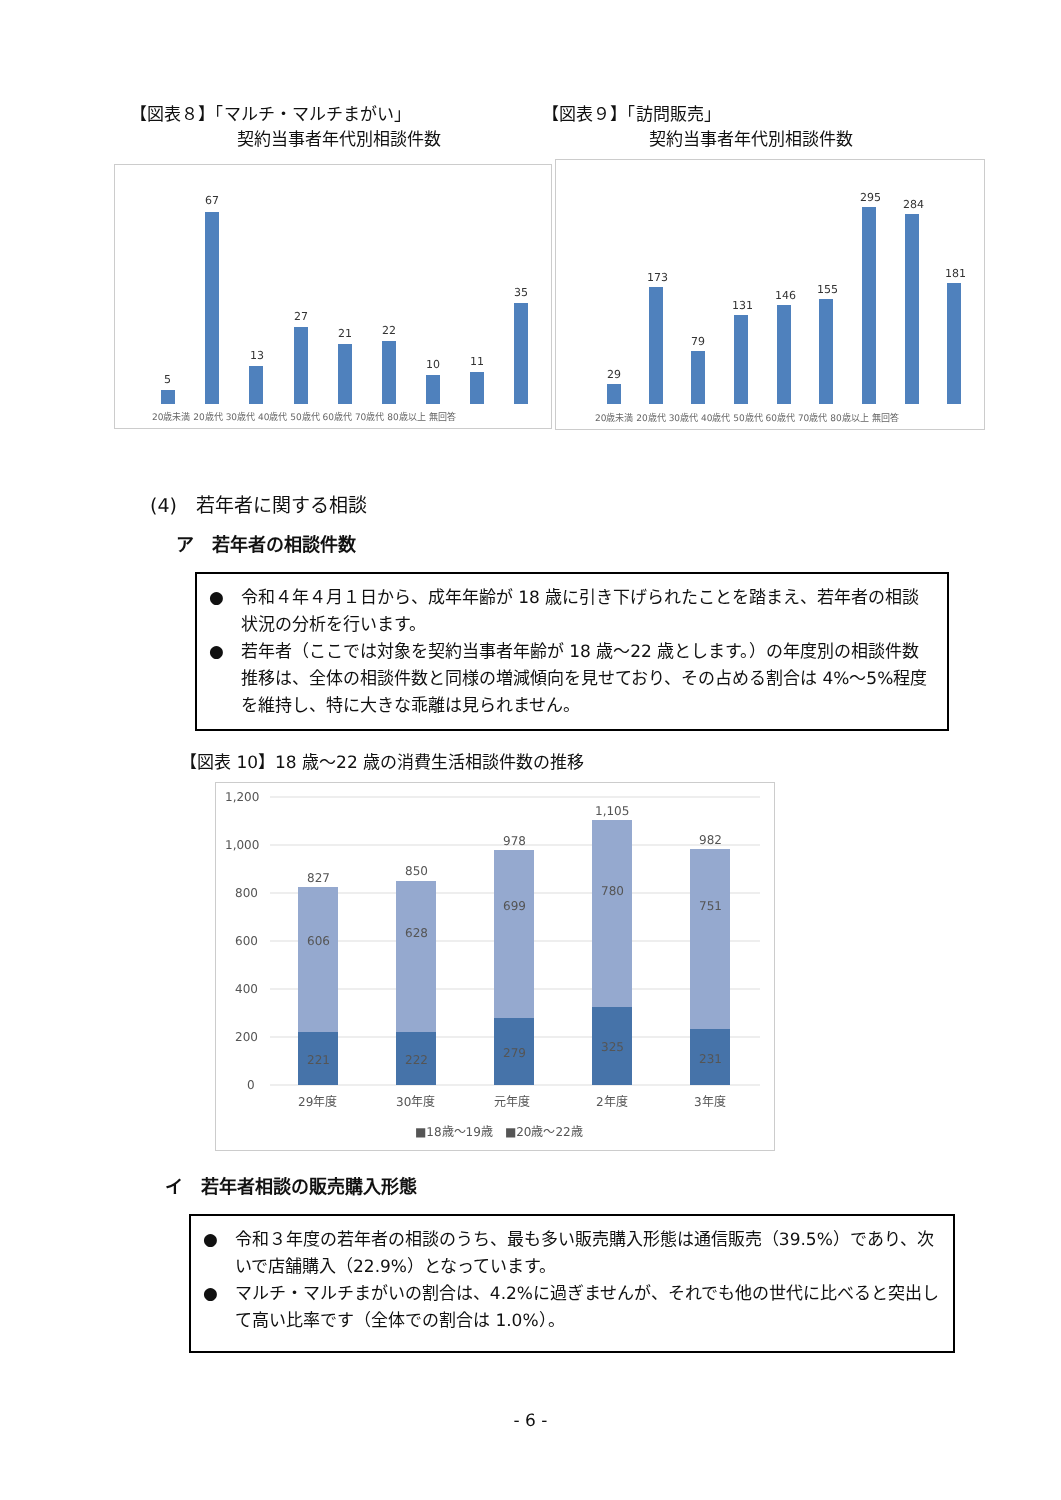【図表８】「マルチ・マルチまがい」
契約当事者年代別相談件数
【図表９】「訪問販売」
契約当事者年代別相談件数
5
67
13
27
21
22
10
11
35
20歳未満 20歳代 30歳代 40歳代 50歳代 60歳代 70歳代 80歳以上 無回答
29
173
79
131
146
155
295
284
181
20歳未満 20歳代 30歳代 40歳代 50歳代 60歳代 70歳代 80歳以上 無回答
(4)　若年者に関する相談
ア　若年者の相談件数
●　令和４年４月１日から、成年年齢が 18 歳に引き下げられたことを踏まえ、若年者の相談状況の分析を行います。
●　若年者（ここでは対象を契約当事者年齢が 18 歳～22 歳とします。）の年度別の相談件数推移は、全体の相談件数と同様の増減傾向を見せており、その占める割合は 4%～5%程度を維持し、特に大きな乖離は見られません。
【図表 10】18 歳～22 歳の消費生活相談件数の推移
1,200
1,000
800
600
400
200
0
827
850
978
1,105
982
606
628
699
780
751
221
222
279
325
231
29年度
30年度
元年度
2年度
3年度
■18歳～19歳　■20歳～22歳
イ　若年者相談の販売購入形態
●　令和３年度の若年者の相談のうち、最も多い販売購入形態は通信販売（39.5%）であり、次いで店舗購入（22.9%）となっています。
●　マルチ・マルチまがいの割合は、4.2%に過ぎませんが、それでも他の世代に比べると突出して高い比率です（全体での割合は 1.0%）。
- 6 -